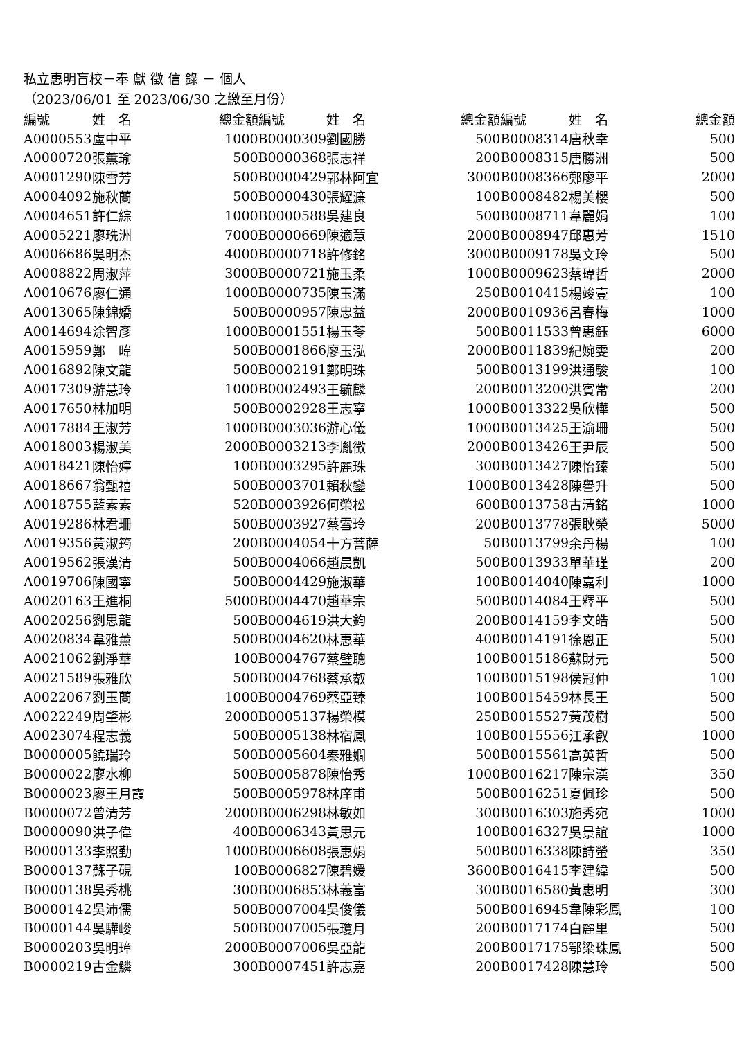私立惠明盲校－奉 獻 徵 信 錄 － 個人
（2023/06/01 至 2023/06/30 之繳至月份）
| 編號 | 姓 名 | 總金額 | 編號 | 姓 名 | 總金額 | 編號 | 姓 名 | 總金額 |
| --- | --- | --- | --- | --- | --- | --- | --- | --- |
| A0000553 | 盧中平 | 1000 | B0000309 | 劉國勝 | 500 | B0008314 | 唐秋幸 | 500 |
| A0000720 | 張薫瑜 | 500 | B0000368 | 張志祥 | 200 | B0008315 | 唐勝洲 | 500 |
| A0001290 | 陳雪芳 | 500 | B0000429 | 郭林阿宜 | 3000 | B0008366 | 鄭廖平 | 2000 |
| A0004092 | 施秋蘭 | 500 | B0000430 | 張耀濂 | 100 | B0008482 | 楊美櫻 | 500 |
| A0004651 | 許仁綜 | 1000 | B0000588 | 吳建良 | 500 | B0008711 | 韋麗娟 | 100 |
| A0005221 | 廖珗洲 | 7000 | B0000669 | 陳適慧 | 2000 | B0008947 | 邱惠芳 | 1510 |
| A0006686 | 吳明杰 | 4000 | B0000718 | 許修銘 | 3000 | B0009178 | 吳文玲 | 500 |
| A0008822 | 周淑萍 | 3000 | B0000721 | 施玉柔 | 1000 | B0009623 | 蔡瑋哲 | 2000 |
| A0010676 | 廖仁通 | 1000 | B0000735 | 陳玉滿 | 250 | B0010415 | 楊竣壹 | 100 |
| A0013065 | 陳錦嬌 | 500 | B0000957 | 陳忠益 | 2000 | B0010936 | 呂春梅 | 1000 |
| A0014694 | 涂智彥 | 1000 | B0001551 | 楊玉苓 | 500 | B0011533 | 曾惠鈺 | 6000 |
| A0015959 | 鄭 暐 | 500 | B0001866 | 廖玉泓 | 2000 | B0011839 | 紀婉雯 | 200 |
| A0016892 | 陳文龍 | 500 | B0002191 | 鄭明珠 | 500 | B0013199 | 洪通駿 | 100 |
| A0017309 | 游慧玲 | 1000 | B0002493 | 王毓麟 | 200 | B0013200 | 洪賓常 | 200 |
| A0017650 | 林加明 | 500 | B0002928 | 王志寧 | 1000 | B0013322 | 吳欣樺 | 500 |
| A0017884 | 王淑芳 | 1000 | B0003036 | 游心儀 | 1000 | B0013425 | 王渝珊 | 500 |
| A0018003 | 楊淑美 | 2000 | B0003213 | 李胤徵 | 2000 | B0013426 | 王尹辰 | 500 |
| A0018421 | 陳怡婷 | 100 | B0003295 | 許麗珠 | 300 | B0013427 | 陳怡臻 | 500 |
| A0018667 | 翁甄禧 | 500 | B0003701 | 賴秋鑾 | 1000 | B0013428 | 陳譽升 | 500 |
| A0018755 | 藍素素 | 520 | B0003926 | 何榮松 | 600 | B0013758 | 古清銘 | 1000 |
| A0019286 | 林君珊 | 500 | B0003927 | 蔡雪玲 | 200 | B0013778 | 張耿榮 | 5000 |
| A0019356 | 黃淑筠 | 200 | B0004054 | 十方菩薩 | 50 | B0013799 | 余丹楊 | 100 |
| A0019562 | 張漢清 | 500 | B0004066 | 趙晨凱 | 500 | B0013933 | 單華瑾 | 200 |
| A0019706 | 陳國寧 | 500 | B0004429 | 施淑華 | 100 | B0014040 | 陳嘉利 | 1000 |
| A0020163 | 王進桐 | 5000 | B0004470 | 趙華宗 | 500 | B0014084 | 王釋平 | 500 |
| A0020256 | 劉思龍 | 500 | B0004619 | 洪大鈞 | 200 | B0014159 | 李文皓 | 500 |
| A0020834 | 韋雅薰 | 500 | B0004620 | 林惠華 | 400 | B0014191 | 徐恩正 | 500 |
| A0021062 | 劉淨華 | 100 | B0004767 | 蔡璧聰 | 100 | B0015186 | 蘇財元 | 500 |
| A0021589 | 張雅欣 | 500 | B0004768 | 蔡承叡 | 100 | B0015198 | 侯冠仲 | 100 |
| A0022067 | 劉玉蘭 | 1000 | B0004769 | 蔡亞臻 | 100 | B0015459 | 林長王 | 500 |
| A0022249 | 周肇彬 | 2000 | B0005137 | 楊榮模 | 250 | B0015527 | 黃茂樹 | 500 |
| A0023074 | 程志義 | 500 | B0005138 | 林宿鳳 | 100 | B0015556 | 江承叡 | 1000 |
| B0000005 | 饒瑞玲 | 500 | B0005604 | 秦雅嫺 | 500 | B0015561 | 高英哲 | 500 |
| B0000022 | 廖水柳 | 500 | B0005878 | 陳怡秀 | 1000 | B0016217 | 陳宗漢 | 350 |
| B0000023 | 廖王月霞 | 500 | B0005978 | 林庠甫 | 500 | B0016251 | 夏佩珍 | 500 |
| B0000072 | 曾清芳 | 2000 | B0006298 | 林敏如 | 300 | B0016303 | 施秀宛 | 1000 |
| B0000090 | 洪子偉 | 400 | B0006343 | 黃思元 | 100 | B0016327 | 吳景誼 | 1000 |
| B0000133 | 李照勤 | 1000 | B0006608 | 張惠娟 | 500 | B0016338 | 陳詩螢 | 350 |
| B0000137 | 蘇子硯 | 100 | B0006827 | 陳碧媛 | 3600 | B0016415 | 李建緯 | 500 |
| B0000138 | 吳秀桃 | 300 | B0006853 | 林義富 | 300 | B0016580 | 黃惠明 | 300 |
| B0000142 | 吳沛儒 | 500 | B0007004 | 吳俊儀 | 500 | B0016945 | 韋陳彩鳳 | 100 |
| B0000144 | 吳驊峻 | 500 | B0007005 | 張瓊月 | 200 | B0017174 | 白麗里 | 500 |
| B0000203 | 吳明璋 | 2000 | B0007006 | 吳亞龍 | 200 | B0017175 | 鄂梁珠鳳 | 500 |
| B0000219 | 古金鱗 | 300 | B0007451 | 許志嘉 | 200 | B0017428 | 陳慧玲 | 500 |